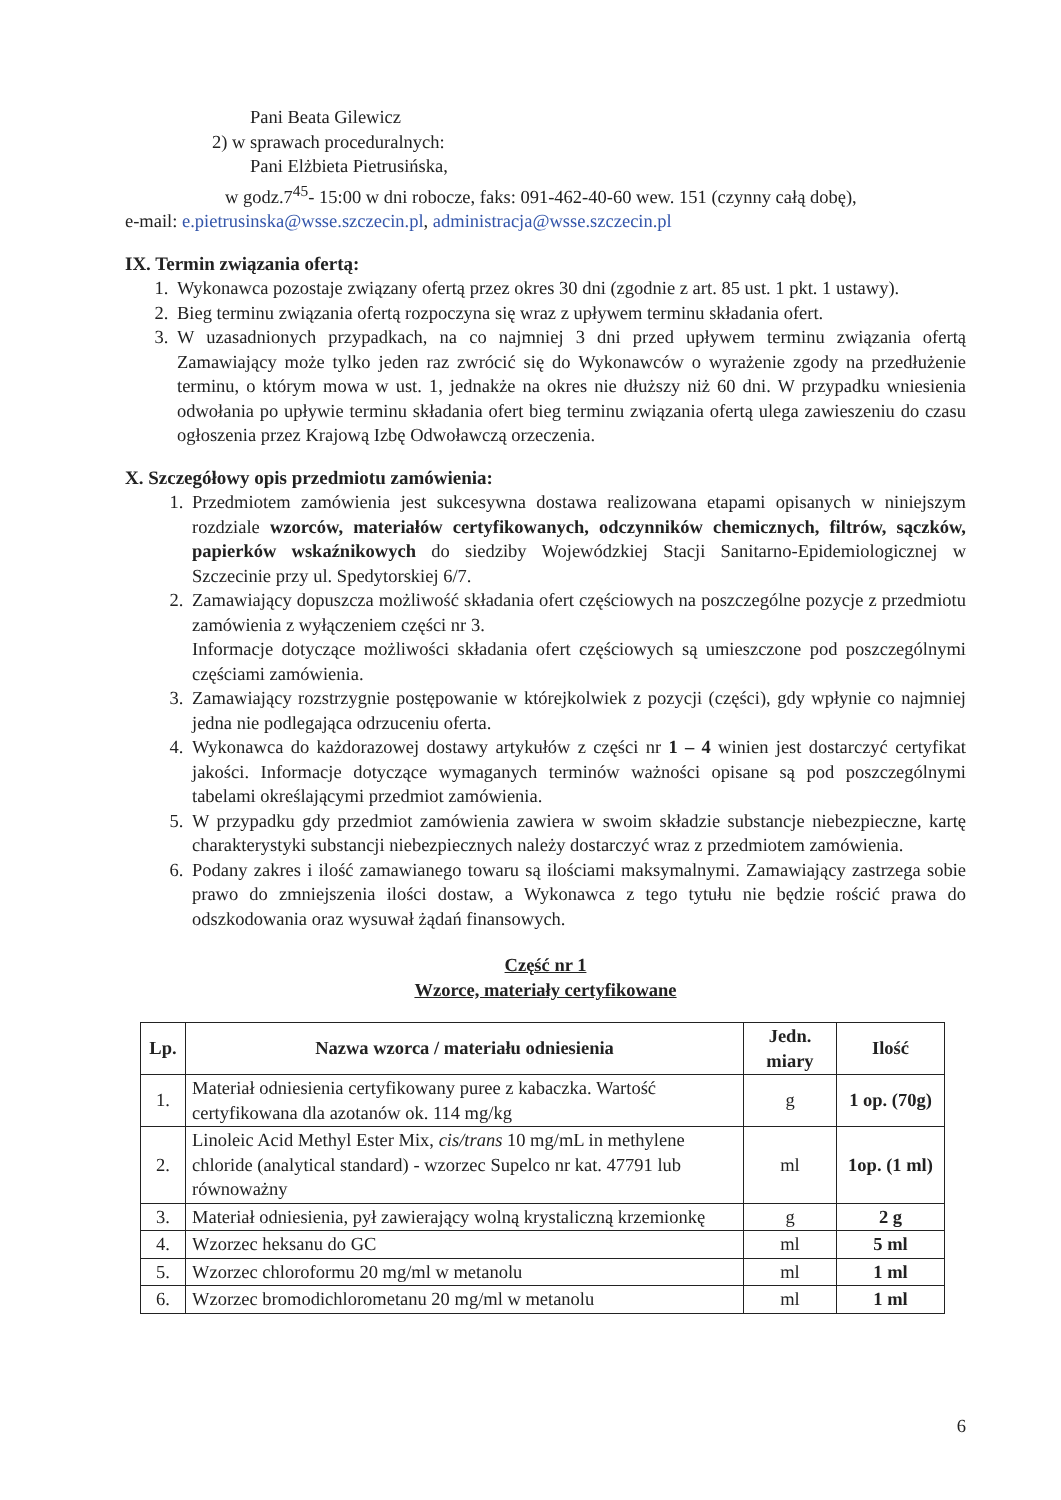Pani Beata Gilewicz
2) w sprawach proceduralnych:
Pani Elżbieta Pietrusińska,
w godz.7<sup>45</sup>- 15:00 w dni robocze, faks: 091-462-40-60 wew. 151 (czynny całą dobę),
e-mail: e.pietrusinska@wsse.szczecin.pl, administracja@wsse.szczecin.pl
IX. Termin związania ofertą:
1. Wykonawca pozostaje związany ofertą przez okres 30 dni (zgodnie z art. 85 ust. 1 pkt. 1 ustawy).
2. Bieg terminu związania ofertą rozpoczyna się wraz z upływem terminu składania ofert.
3. W uzasadnionych przypadkach, na co najmniej 3 dni przed upływem terminu związania ofertą Zamawiający może tylko jeden raz zwrócić się do Wykonawców o wyrażenie zgody na przedłużenie terminu, o którym mowa w ust. 1, jednakże na okres nie dłuższy niż 60 dni. W przypadku wniesienia odwołania po upływie terminu składania ofert bieg terminu związania ofertą ulega zawieszeniu do czasu ogłoszenia przez Krajową Izbę Odwoławczą orzeczenia.
X. Szczegółowy opis przedmiotu zamówienia:
1. Przedmiotem zamówienia jest sukcesywna dostawa realizowana etapami opisanych w niniejszym rozdziale wzorców, materiałów certyfikowanych, odczynników chemicznych, filtrów, sączków, papierków wskaźnikowych do siedziby Wojewódzkiej Stacji Sanitarno-Epidemiologicznej w Szczecinie przy ul. Spedytorskiej 6/7.
2. Zamawiający dopuszcza możliwość składania ofert częściowych na poszczególne pozycje z przedmiotu zamówienia z wyłączeniem części nr 3.
Informacje dotyczące możliwości składania ofert częściowych są umieszczone pod poszczególnymi częściami zamówienia.
3. Zamawiający rozstrzygnie postępowanie w którejkolwiek z pozycji (części), gdy wpłynie co najmniej jedna nie podlegająca odrzuceniu oferta.
4. Wykonawca do każdorazowej dostawy artykułów z części nr 1 – 4 winien jest dostarczyć certyfikat jakości. Informacje dotyczące wymaganych terminów ważności opisane są pod poszczególnymi tabelami określającymi przedmiot zamówienia.
5. W przypadku gdy przedmiot zamówienia zawiera w swoim składzie substancje niebezpieczne, kartę charakterystyki substancji niebezpiecznych należy dostarczyć wraz z przedmiotem zamówienia.
6. Podany zakres i ilość zamawianego towaru są ilościami maksymalnymi. Zamawiający zastrzega sobie prawo do zmniejszenia ilości dostaw, a Wykonawca z tego tytułu nie będzie rościć prawa do odszkodowania oraz wysuwał żądań finansowych.
Część nr 1
Wzorce, materiały certyfikowane
| Lp. | Nazwa wzorca / materiału odniesienia | Jedn. miary | Ilość |
| --- | --- | --- | --- |
| 1. | Materiał odniesienia certyfikowany puree z kabaczka. Wartość certyfikowana dla azotanów ok. 114 mg/kg | g | 1 op. (70g) |
| 2. | Linoleic Acid Methyl Ester Mix, cis/trans 10 mg/mL in methylene chloride (analytical standard) - wzorzec Supelco nr kat. 47791 lub równoważny | ml | 1op. (1 ml) |
| 3. | Materiał odniesienia, pył zawierający wolną krystaliczną krzemionkę | g | 2 g |
| 4. | Wzorzec heksanu do GC | ml | 5 ml |
| 5. | Wzorzec chloroformu 20 mg/ml w metanolu | ml | 1 ml |
| 6. | Wzorzec bromodichlorometanu 20 mg/ml w metanolu | ml | 1 ml |
6